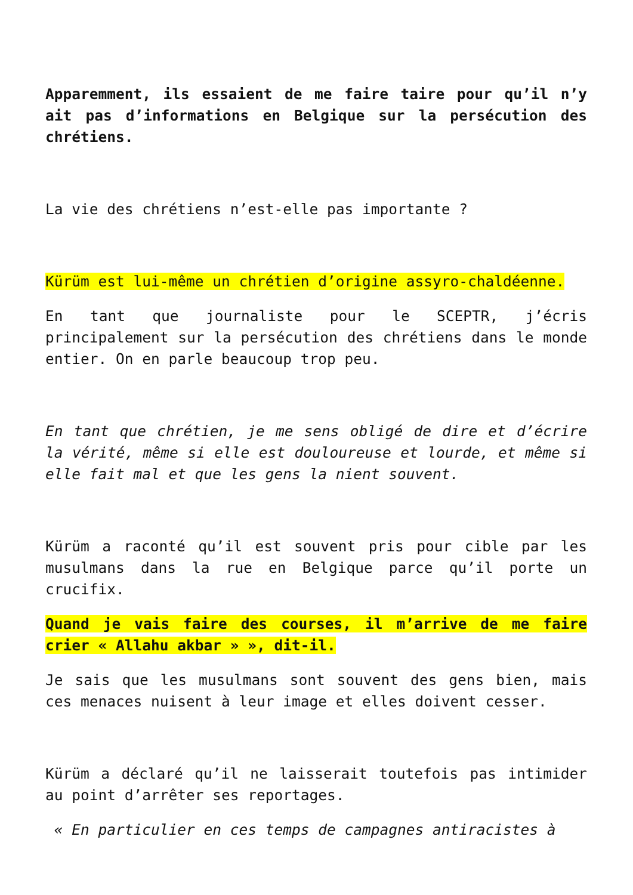Apparemment, ils essaient de me faire taire pour qu’il n’y ait pas d’informations en Belgique sur la persécution des chrétiens.
La vie des chrétiens n’est-elle pas importante ?
Kürüm est lui-même un chrétien d’origine assyro-chaldéenne.
En tant que journaliste pour le SCEPTR, j’écris principalement sur la persécution des chrétiens dans le monde entier. On en parle beaucoup trop peu.
En tant que chrétien, je me sens obligé de dire et d’écrire la vérité, même si elle est douloureuse et lourde, et même si elle fait mal et que les gens la nient souvent.
Kürüm a raconté qu’il est souvent pris pour cible par les musulmans dans la rue en Belgique parce qu’il porte un crucifix.
Quand je vais faire des courses, il m’arrive de me faire crier « Allahu akbar » », dit-il.
Je sais que les musulmans sont souvent des gens bien, mais ces menaces nuisent à leur image et elles doivent cesser.
Kürüm a déclaré qu’il ne laisserait toutefois pas intimider au point d’arrêter ses reportages.
« En particulier en ces temps de campagnes antiracistes à